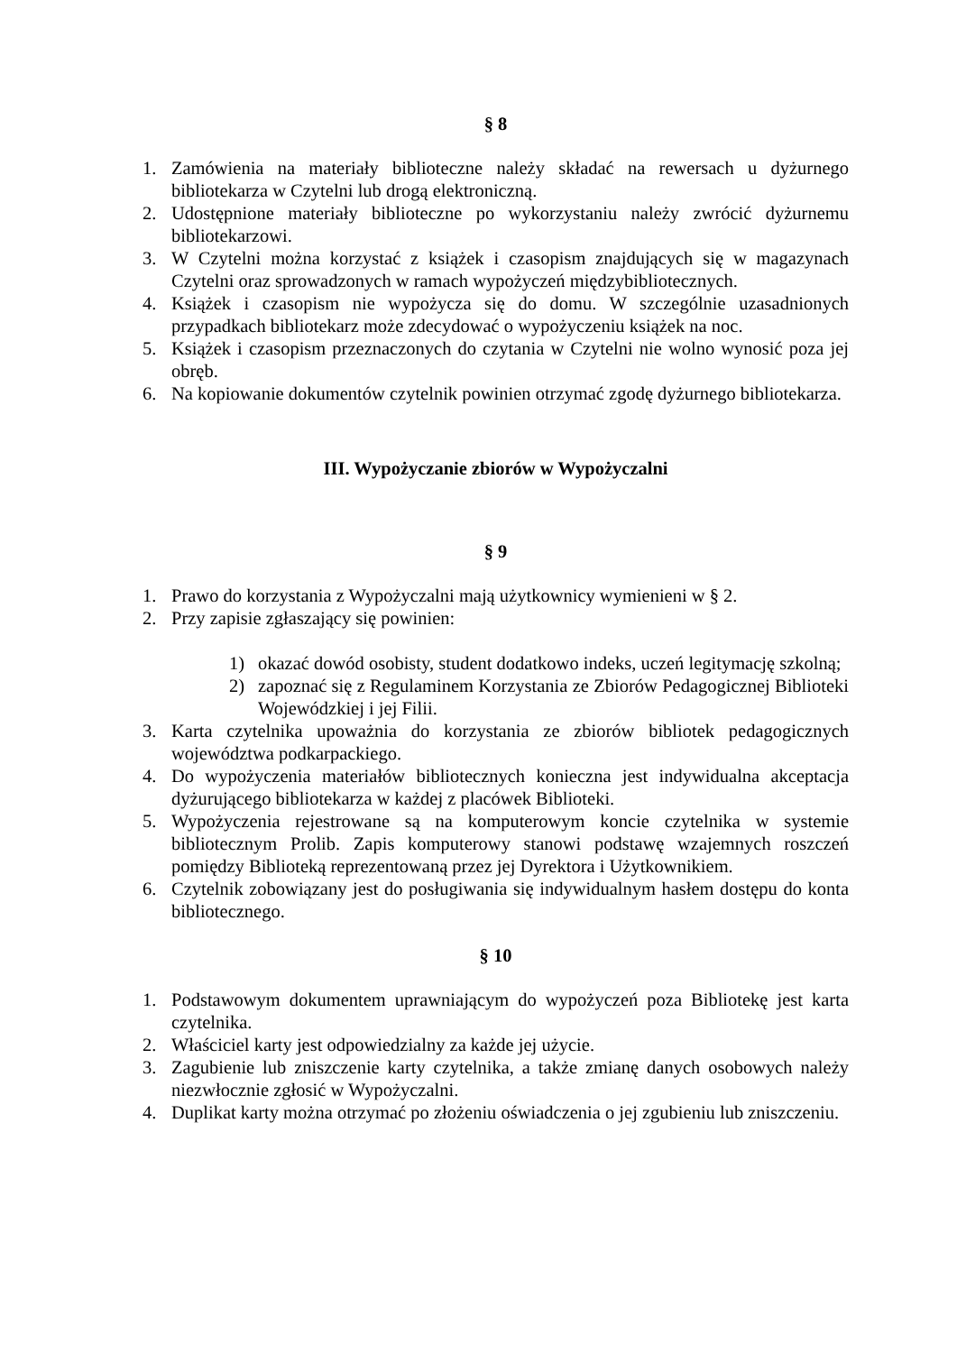§ 8
1. Zamówienia na materiały biblioteczne należy składać na rewersach u dyżurnego bibliotekarza w Czytelni lub drogą elektroniczną.
2. Udostępnione materiały biblioteczne po wykorzystaniu należy zwrócić dyżurnemu bibliotekarzowi.
3. W Czytelni można korzystać z książek i czasopism znajdujących się w magazynach Czytelni oraz sprowadzonych w ramach wypożyczeń międzybibliotecznych.
4. Książek i czasopism nie wypożycza się do domu. W szczególnie uzasadnionych przypadkach bibliotekarz może zdecydować o wypożyczeniu książek na noc.
5. Książek i czasopism przeznaczonych do czytania w Czytelni nie wolno wynosić poza jej obręb.
6. Na kopiowanie dokumentów czytelnik powinien otrzymać zgodę dyżurnego bibliotekarza.
III. Wypożyczanie zbiorów w Wypożyczalni
§ 9
1. Prawo do korzystania z Wypożyczalni mają użytkownicy wymienieni w § 2.
2. Przy zapisie zgłaszający się powinien:
1) okazać dowód osobisty, student dodatkowo indeks, uczeń legitymację szkolną;
2) zapoznać się z Regulaminem Korzystania ze Zbiorów Pedagogicznej Biblioteki Wojewódzkiej i jej Filii.
3. Karta czytelnika upoważnia do korzystania ze zbiorów bibliotek pedagogicznych województwa podkarpackiego.
4. Do wypożyczenia materiałów bibliotecznych konieczna jest indywidualna akceptacja dyżurującego bibliotekarza w każdej z placówek Biblioteki.
5. Wypożyczenia rejestrowane są na komputerowym koncie czytelnika w systemie bibliotecznym Prolib. Zapis komputerowy stanowi podstawę wzajemnych roszczeń pomiędzy Biblioteką reprezentowaną przez jej Dyrektora i Użytkownikiem.
6. Czytelnik zobowiązany jest do posługiwania się indywidualnym hasłem dostępu do konta bibliotecznego.
§ 10
1. Podstawowym dokumentem uprawniającym do wypożyczeń poza Bibliotekę jest karta czytelnika.
2. Właściciel karty jest odpowiedzialny za każde jej użycie.
3. Zagubienie lub zniszczenie karty czytelnika, a także zmianę danych osobowych należy niezwłocznie zgłosić w Wypożyczalni.
4. Duplikat karty można otrzymać po złożeniu oświadczenia o jej zgubieniu lub zniszczeniu.